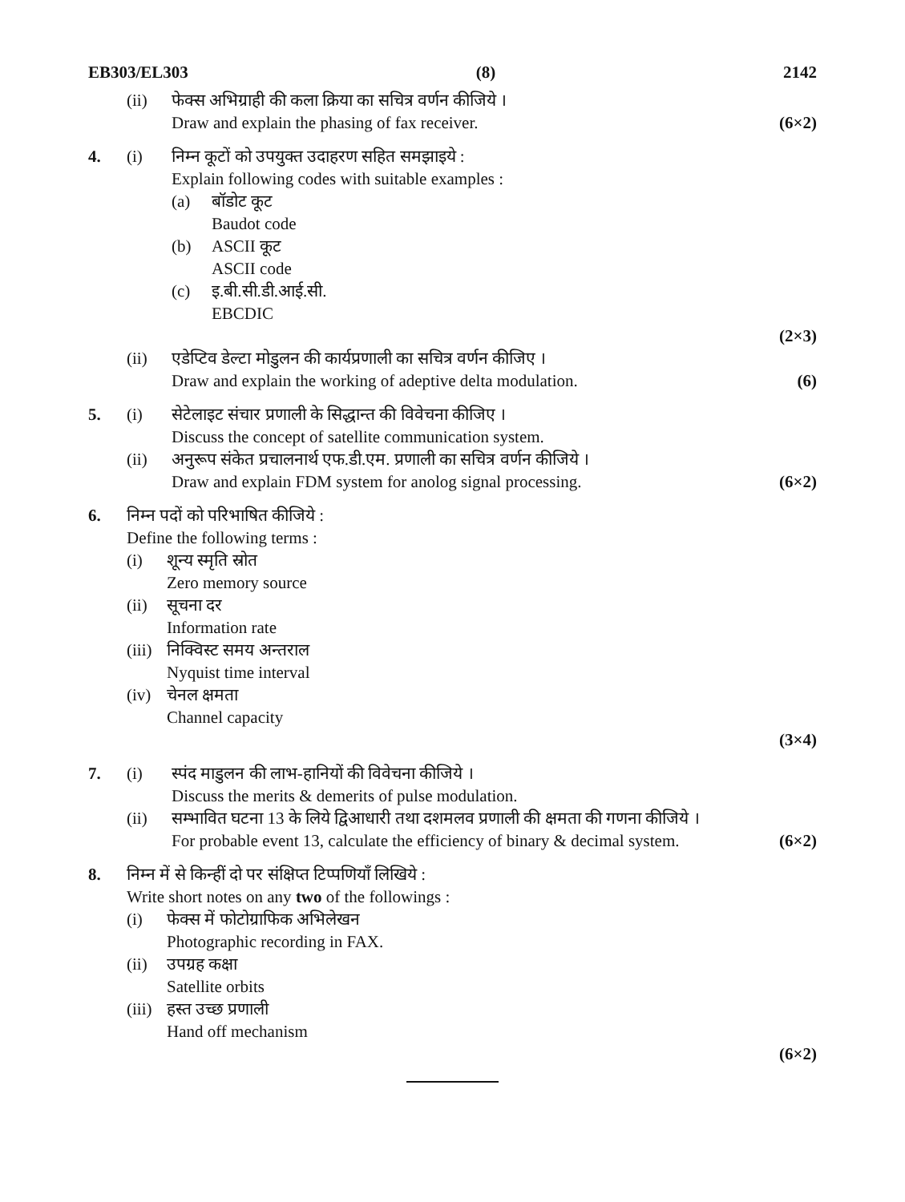EB303/EL303 (8) 2142
(ii) फेक्स अभिग्राही की कला क्रिया का सचित्र वर्णन कीजिये ।
Draw and explain the phasing of fax receiver.
(6×2)
4. (i) निम्न कूटों को उपयुक्त उदाहरण सहित समझाइये :
Explain following codes with suitable examples :
(a) बॉडोट कूट
Baudot code
(b) ASCII कूट
ASCII code
(c) इ.बी.सी.डी.आई.सी.
EBCDIC
(2×3)
(ii) एडेप्टिव डेल्टा मोडुलन की कार्यप्रणाली का सचित्र वर्णन कीजिए ।
Draw and explain the working of adeptive delta modulation.
(6)
5. (i) सेटेलाइट संचार प्रणाली के सिद्धान्त की विवेचना कीजिए ।
Discuss the concept of satellite communication system.
(ii) अनुरूप संकेत प्रचालनार्थ एफ.डी.एम. प्रणाली का सचित्र वर्णन कीजिये ।
Draw and explain FDM system for anolog signal processing.
(6×2)
6. निम्न पदों को परिभाषित कीजिये :
Define the following terms :
(i) शून्य स्मृति स्रोत
Zero memory source
(ii)
सूचना दर
Information rate
(iii)
निक्विस्ट समय अन्तराल
Nyquist time interval
(iv)
चेनल क्षमता
Channel capacity
(3×4)
7. (i) स्पंद माडुलन की लाभ-हानियों की विवेचना कीजिये ।
Discuss the merits & demerits of pulse modulation.
(ii) सम्भावित घटना 13 के लिये द्विआधारी तथा दशमलव प्रणाली की क्षमता की गणना कीजिये ।
For probable event 13, calculate the efficiency of binary & decimal system.
(6×2)
8. निम्न में से किन्हीं दो पर संक्षिप्त टिप्पणियाँ लिखिये :
Write short notes on any two of the followings :
(i) फेक्स में फोटोग्राफिक अभिलेखन
Photographic recording in FAX.
(ii)
उपग्रह कक्षा
Satellite orbits
(iii)
हस्त उच्छ प्रणाली
Hand off mechanism
(6×2)